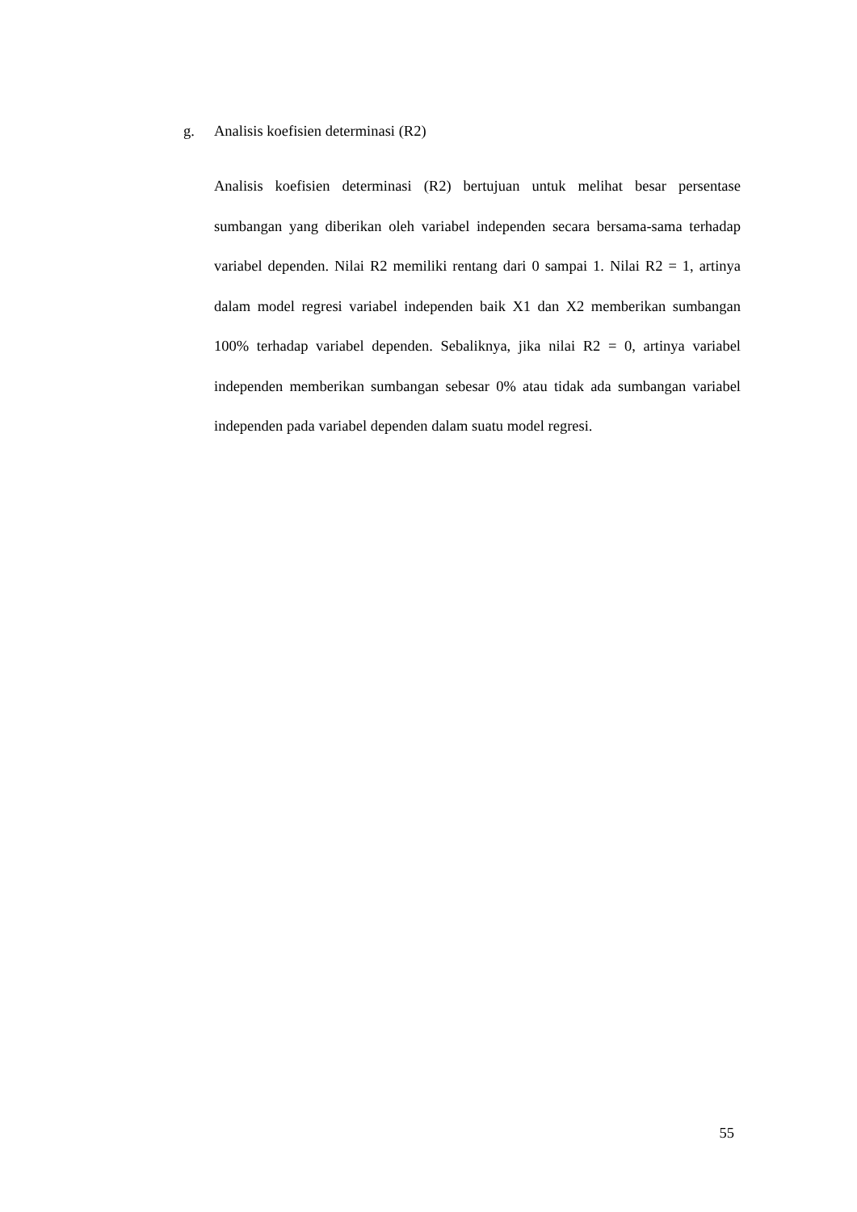g. Analisis koefisien determinasi (R2)
Analisis koefisien determinasi (R2) bertujuan untuk melihat besar persentase sumbangan yang diberikan oleh variabel independen secara bersama-sama terhadap variabel dependen. Nilai R2 memiliki rentang dari 0 sampai 1. Nilai R2 = 1, artinya dalam model regresi variabel independen baik X1 dan X2 memberikan sumbangan 100% terhadap variabel dependen. Sebaliknya, jika nilai R2 = 0, artinya variabel independen memberikan sumbangan sebesar 0% atau tidak ada sumbangan variabel independen pada variabel dependen dalam suatu model regresi.
55